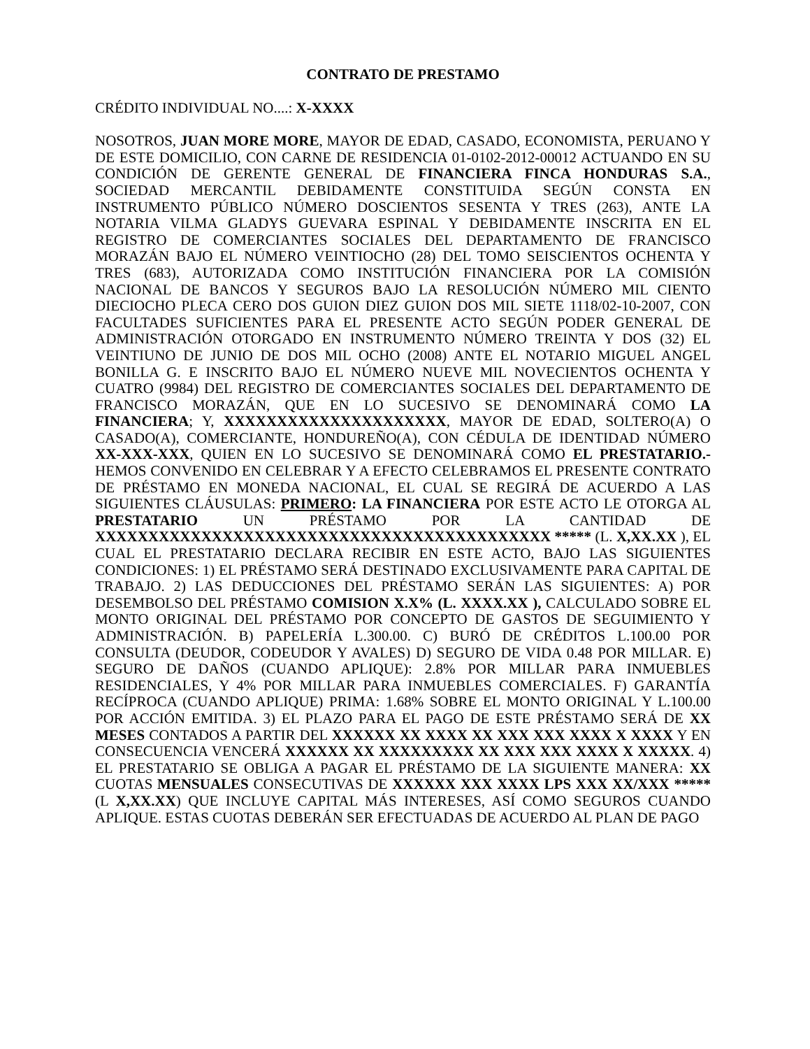CONTRATO DE PRESTAMO
CRÉDITO INDIVIDUAL NO....: X-XXXX
NOSOTROS, JUAN MORE MORE, MAYOR DE EDAD, CASADO, ECONOMISTA, PERUANO Y DE ESTE DOMICILIO, CON CARNE DE RESIDENCIA 01-0102-2012-00012 ACTUANDO EN SU CONDICIÓN DE GERENTE GENERAL DE FINANCIERA FINCA HONDURAS S.A., SOCIEDAD MERCANTIL DEBIDAMENTE CONSTITUIDA SEGÚN CONSTA EN INSTRUMENTO PÚBLICO NÚMERO DOSCIENTOS SESENTA Y TRES (263), ANTE LA NOTARIA VILMA GLADYS GUEVARA ESPINAL Y DEBIDAMENTE INSCRITA EN EL REGISTRO DE COMERCIANTES SOCIALES DEL DEPARTAMENTO DE FRANCISCO MORAZÁN BAJO EL NÚMERO VEINTIOCHO (28) DEL TOMO SEISCIENTOS OCHENTA Y TRES (683), AUTORIZADA COMO INSTITUCIÓN FINANCIERA POR LA COMISIÓN NACIONAL DE BANCOS Y SEGUROS BAJO LA RESOLUCIÓN NÚMERO MIL CIENTO DIECIOCHO PLECA CERO DOS GUION DIEZ GUION DOS MIL SIETE 1118/02-10-2007, CON FACULTADES SUFICIENTES PARA EL PRESENTE ACTO SEGÚN PODER GENERAL DE ADMINISTRACIÓN OTORGADO EN INSTRUMENTO NÚMERO TREINTA Y DOS (32) EL VEINTIUNO DE JUNIO DE DOS MIL OCHO (2008) ANTE EL NOTARIO MIGUEL ANGEL BONILLA G. E INSCRITO BAJO EL NÚMERO NUEVE MIL NOVECIENTOS OCHENTA Y CUATRO (9984) DEL REGISTRO DE COMERCIANTES SOCIALES DEL DEPARTAMENTO DE FRANCISCO MORAZÁN, QUE EN LO SUCESIVO SE DENOMINARÁ COMO LA FINANCIERA; Y, XXXXXXXXXXXXXXXXXXXXX, MAYOR DE EDAD, SOLTERO(A) O CASADO(A), COMERCIANTE, HONDUREÑO(A), CON CÉDULA DE IDENTIDAD NÚMERO XX-XXX-XXX, QUIEN EN LO SUCESIVO SE DENOMINARÁ COMO EL PRESTATARIO.- HEMOS CONVENIDO EN CELEBRAR Y A EFECTO CELEBRAMOS EL PRESENTE CONTRATO DE PRÉSTAMO EN MONEDA NACIONAL, EL CUAL SE REGIRÁ DE ACUERDO A LAS SIGUIENTES CLÁUSULAS: PRIMERO: LA FINANCIERA POR ESTE ACTO LE OTORGA AL PRESTATARIO UN PRÉSTAMO POR LA CANTIDAD DE XXXXXXXXXXXXXXXXXXXXXXXXXXXXXXXXXXXXXXXXXXX ***** (L. X,XX.XX ), EL CUAL EL PRESTATARIO DECLARA RECIBIR EN ESTE ACTO, BAJO LAS SIGUIENTES CONDICIONES: 1) EL PRÉSTAMO SERÁ DESTINADO EXCLUSIVAMENTE PARA CAPITAL DE TRABAJO. 2) LAS DEDUCCIONES DEL PRÉSTAMO SERÁN LAS SIGUIENTES: A) POR DESEMBOLSO DEL PRÉSTAMO COMISION X.X% (L. XXXX.XX ), CALCULADO SOBRE EL MONTO ORIGINAL DEL PRÉSTAMO POR CONCEPTO DE GASTOS DE SEGUIMIENTO Y ADMINISTRACIÓN. B) PAPELERÍA L.300.00. C) BURÓ DE CRÉDITOS L.100.00 POR CONSULTA (DEUDOR, CODEUDOR Y AVALES) D) SEGURO DE VIDA 0.48 POR MILLAR. E) SEGURO DE DAÑOS (CUANDO APLIQUE): 2.8% POR MILLAR PARA INMUEBLES RESIDENCIALES, Y 4% POR MILLAR PARA INMUEBLES COMERCIALES. F) GARANTÍA RECÍPROCA (CUANDO APLIQUE) PRIMA: 1.68% SOBRE EL MONTO ORIGINAL Y L.100.00 POR ACCIÓN EMITIDA. 3) EL PLAZO PARA EL PAGO DE ESTE PRÉSTAMO SERÁ DE XX MESES CONTADOS A PARTIR DEL XXXXXX XX XXXX XX XXX XXX XXXX X XXXX Y EN CONSECUENCIA VENCERÁ XXXXXX XX XXXXXXXXX XX XXX XXX XXXX X XXXXX. 4) EL PRESTATARIO SE OBLIGA A PAGAR EL PRÉSTAMO DE LA SIGUIENTE MANERA: XX CUOTAS MENSUALES CONSECUTIVAS DE XXXXXX XXX XXXX LPS XXX XX/XXX ***** (L X,XX.XX) QUE INCLUYE CAPITAL MÁS INTERESES, ASÍ COMO SEGUROS CUANDO APLIQUE. ESTAS CUOTAS DEBERÁN SER EFECTUADAS DE ACUERDO AL PLAN DE PAGO